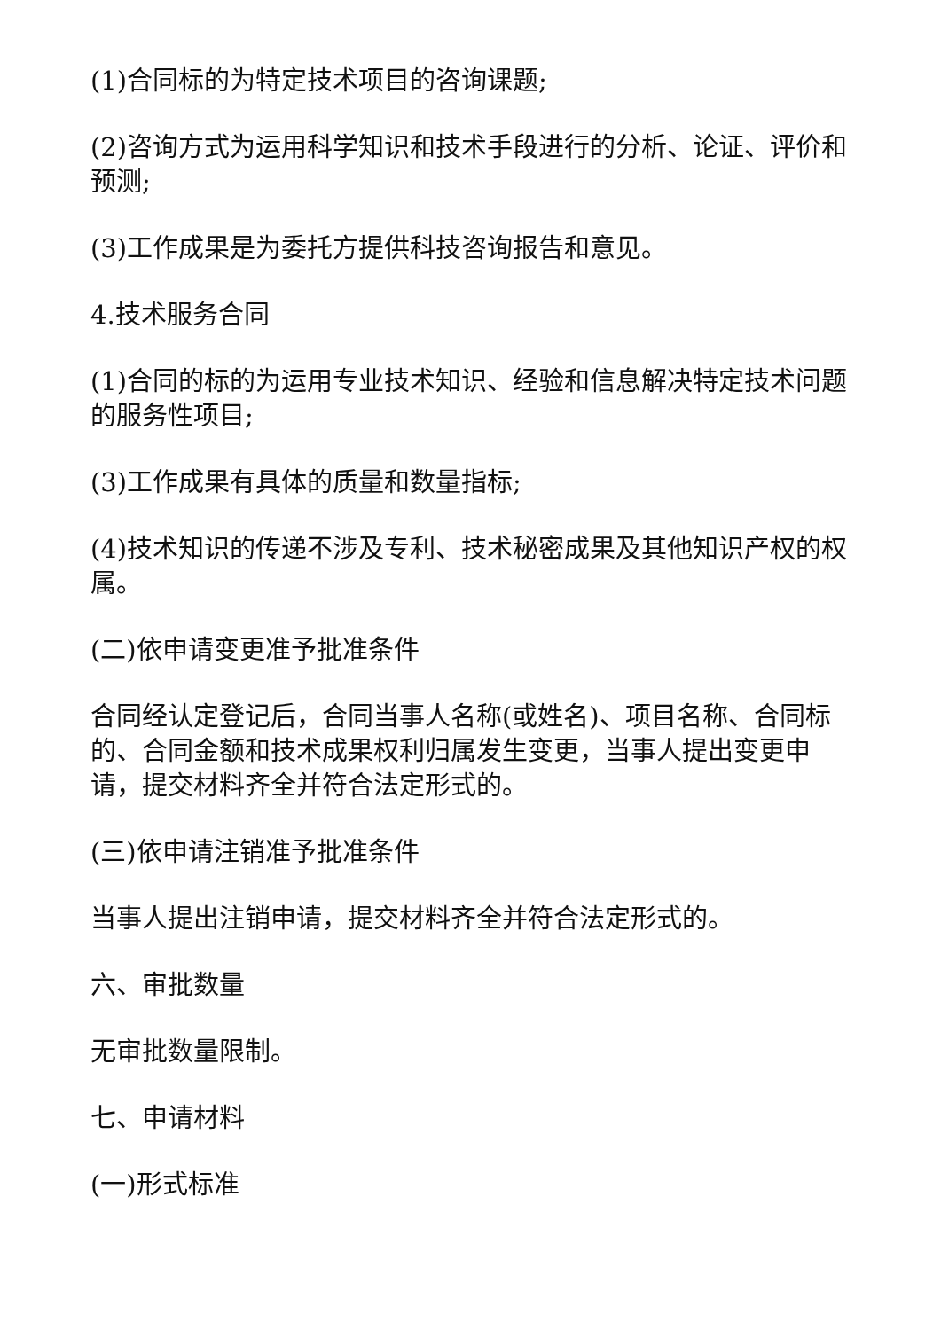(1)合同标的为特定技术项目的咨询课题;
(2)咨询方式为运用科学知识和技术手段进行的分析、论证、评价和预测;
(3)工作成果是为委托方提供科技咨询报告和意见。
4.技术服务合同
(1)合同的标的为运用专业技术知识、经验和信息解决特定技术问题的服务性项目;
(3)工作成果有具体的质量和数量指标;
(4)技术知识的传递不涉及专利、技术秘密成果及其他知识产权的权属。
(二)依申请变更准予批准条件
合同经认定登记后，合同当事人名称(或姓名)、项目名称、合同标的、合同金额和技术成果权利归属发生变更，当事人提出变更申请，提交材料齐全并符合法定形式的。
(三)依申请注销准予批准条件
当事人提出注销申请，提交材料齐全并符合法定形式的。
六、审批数量
无审批数量限制。
七、申请材料
(一)形式标准